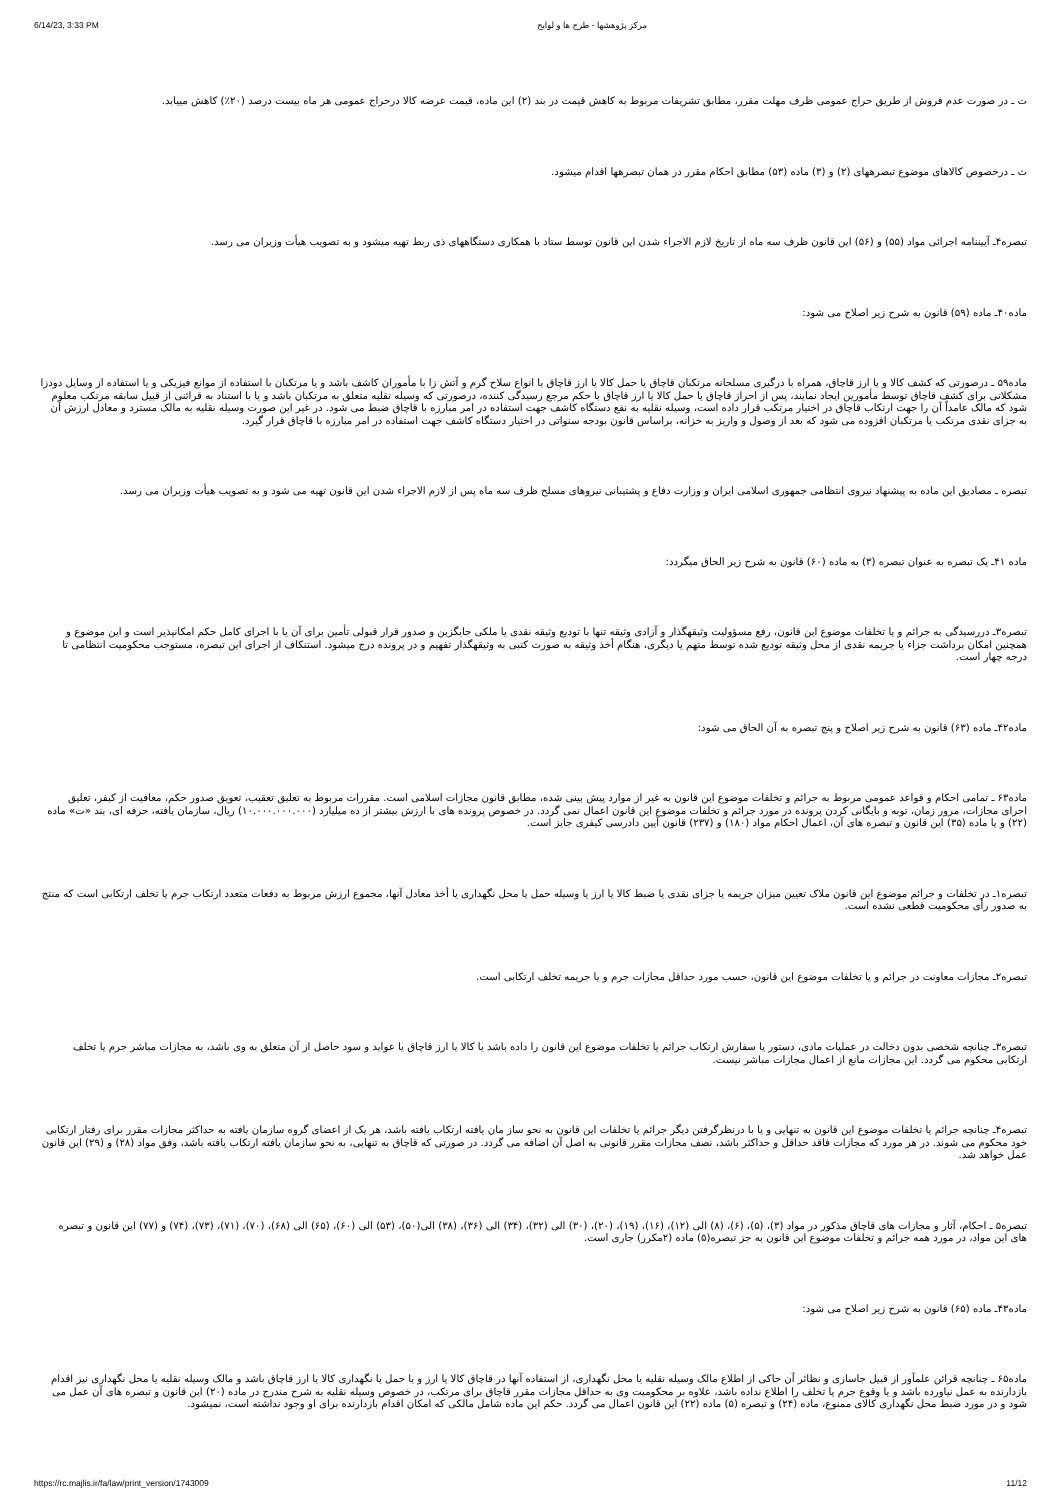6/14/23, 3:33 PM مرکز پژوهشها - طرح ها و لوایح
ت ـ در صورت عدم فروش از طریق حراج عمومی ظرف مهلت مقرر، مطابق تشریفات مربوط به کاهش قیمت در بند (۲) این ماده، قیمت عرضه کالا درحراج عمومی هر ماه بیست درصد (۲۰٪) کاهش مییابد.
ث ـ درخصوص کالاهای موضوع تبصرههای (۲) و (۳) ماده (۵۳) مطابق احکام مقرر در همان تبصرهها اقدام میشود.
تبصره۴ـ آییننامه اجرائی مواد (۵۵) و (۵۶) این قانون ظرف سه ماه از تاریخ لازم الاجراء شدن این قانون توسط ستاد با همکاری دستگاههای ذی ربط تهیه میشود و به تصویب هیأت وزیران می رسد.
ماده۴۰ـ ماده (۵۹) قانون به شرح زیر اصلاح می شود:
ماده۵۹ ـ درصورتی که کشف کالا و یا ارز قاچاق، همراه با درگیری مسلحانه مرتکبان قاچاق یا حمل کالا یا ارز قاچاق با انواع سلاح گرم و آتش زا با مأموران کاشف باشد و یا مرتکبان با استفاده از موانع فیزیکی و یا استفاده از وسایل دودزا مشکلاتی برای کشف قاچاق توسط مأمورین ایجاد نمایند، پس از احراز قاچاق یا حمل کالا یا ارز قاچاق با حکم مرجع رسیدگی کننده، درصورتی که وسیله نقلیه متعلق به مرتکبان باشد و یا با استناد به قرائنی از قبیل سابقه مرتکب معلوم شود که مالک عامداً آن را جهت ارتکاب قاچاق در اختیار مرتکب قرار داده است، وسیله نقلیه به نفع دستگاه کاشف جهت استفاده در امر مبارزه با قاچاق ضبط می شود. در غیر این صورت وسیله نقلیه به مالک مسترد و معادل ارزش آن به جزای نقدی مرتکب یا مرتکبان افزوده می شود که بعد از وصول و واریز به خزانه، براساس قانون بودجه سنواتی در اختیار دستگاه کاشف جهت استفاده در امر مبارزه با قاچاق قرار گیرد.
تبصره ـ مصادیق این ماده به پیشنهاد نیروی انتظامی جمهوری اسلامی ایران و وزارت دفاع و پشتیبانی نیروهای مسلح ظرف سه ماه پس از لازم الاجراء شدن این قانون تهیه می شود و به تصویب هیأت وزیران می رسد.
ماده ۴۱ـ یک تبصره به عنوان تبصره (۳) به ماده (۶۰) قانون به شرح زیر الحاق میگردد:
تبصره۳ـ دررسیدگی به جرائم و یا تخلفات موضوع این قانون، رفع مسؤولیت وثیقهگذار و آزادی وثیقه تنها با تودیع وثیقه نقدی یا ملکی جایگزین و صدور قرار قبولی تأمین برای آن یا با اجرای کامل حکم امکانپذیر است و این موضوع و همچنین امکان برداشت جزاء یا جریمه نقدی از محل وثیقه تودیع شده توسط متهم یا دیگری، هنگام أخذ وثیقه به صورت کتبی به وثیقهگذار تفهیم و در پرونده درج میشود. استنکاف از اجرای این تبصره، مستوجب محکومیت انتظامی تا درجه چهار است.
ماده۴۲ـ ماده (۶۳) قانون به شرح زیر اصلاح و پنج تبصره به آن الحاق می شود:
ماده۶۳ ـ تمامی احکام و قواعد عمومی مربوط به جرائم و تخلفات موضوع این قانون به غیر از موارد پیش بینی شده، مطابق قانون مجازات اسلامی است. مقررات مربوط به تعلیق تعقیب، تعویق صدور حکم، معافیت از کیفر، تعلیق اجرای مجازات، مرور زمان، توبه و بایگانی کردن پرونده در مورد جرائم و تخلفات موضوع این قانون اعمال نمی گردد. در خصوص پرونده های با ارزش بیشتر از ده میلیارد (۱۰.۰۰۰.۰۰۰.۰۰۰) ریال، سازمان یافته، حرفه ای، بند «ت» ماده (۲۲) و یا ماده (۳۵) این قانون و تبصره های آن، اعمال احکام مواد (۱۸۰) و (۲۳۷) قانون آیین دادرسی کیفری جایز است.
تبصره۱ـ در تخلفات و جرائم موضوع این قانون ملاک تعیین میزان جریمه یا جزای نقدی یا ضبط کالا یا ارز یا وسیله حمل یا محل نگهداری یا أخذ معادل آنها، مجموع ارزش مربوط به دفعات متعدد ارتکاب جرم یا تخلف ارتکابی است که منتج به صدور رأی محکومیت قطعی نشده است.
تبصره۲ـ مجازات معاونت در جرائم و یا تخلفات موضوع این قانون، حسب مورد حداقل مجازات جرم و یا جریمه تخلف ارتکابی است.
تبصره۳ـ چنانچه شخصی بدون دخالت در عملیات مادی، دستور یا سفارش ارتکاب جرائم یا تخلفات موضوع این قانون را داده باشد یا کالا یا ارز قاچاق یا عواید و سود حاصل از آن متعلق به وی باشد، به مجازات مباشر جرم یا تخلف ارتکابی محکوم می گردد. این مجازات مانع از اعمال مجازات مباشر نیست.
تبصره۴ـ چنانچه جرائم یا تخلفات موضوع این قانون به تنهایی و یا با درنظرگرفتن دیگر جرائم یا تخلفات این قانون به نحو ساز مان یافته ارتکاب یافته باشد، هر یک از اعضای گروه سازمان یافته به حداکثر مجازات مقرر برای رفتار ارتکابی خود محکوم می شوند. در هر مورد که مجازات فاقد حداقل و حداکثر باشد، نصف مجازات مقرر قانونی به اصل آن اضافه می گردد. در صورتی که قاچاق به تنهایی، به نحو سازمان یافته ارتکاب یافته باشد، وفق مواد (۲۸) و (۲۹) این قانون عمل خواهد شد.
تبصره۵ ـ احکام، آثار و مجازات های قاچاق مذکور در مواد (۳)، (۵)، (۶)، (۸) الی (۱۲)، (۱۶)، (۱۹)، (۲۰)، (۳۰) الی (۳۲)، (۳۴) الی (۳۶)، (۳۸) الی(۵۰)، (۵۳) الی (۶۰)، (۶۵) الی (۶۸)، (۷۰)، (۷۱)، (۷۳)، (۷۴) و (۷۷) این قانون و تبصره های این مواد، در مورد همه جرائم و تخلفات موضوع این قانون به جز تبصره(۵) ماده (۲مکرر) جاری است.
ماده۴۳ـ ماده (۶۵) قانون به شرح زیر اصلاح می شود:
ماده۶۵ ـ چنانچه قرائن علمآور از قبیل جاسازی و نظائر آن حاکی از اطلاع مالک وسیله نقلیه یا محل نگهداری، از استفاده آنها در قاچاق کالا یا ارز و یا حمل یا نگهداری کالا یا ارز قاچاق باشد و مالک وسیله نقلیه یا محل نگهداری نیز اقدام بازدارنده به عمل نیاورده باشد و یا وقوع جرم یا تخلف را اطلاع نداده باشد، علاوه بر محکومیت وی به حداقل مجازات مقرر قاچاق برای مرتکب، در خصوص وسیله نقلیه به شرح مندرج در ماده (۲۰) این قانون و تبصره های آن عمل می شود و در مورد ضبط محل نگهداری کالای ممنوع، ماده (۲۴) و تبصره (۵) ماده (۲۲) این قانون اعمال می گردد. حکم این ماده شامل مالکی که امکان اقدام بازدارنده برای او وجود نداشته است، نمیشود.
https://rc.majlis.ir/fa/law/print_version/1743009 11/12